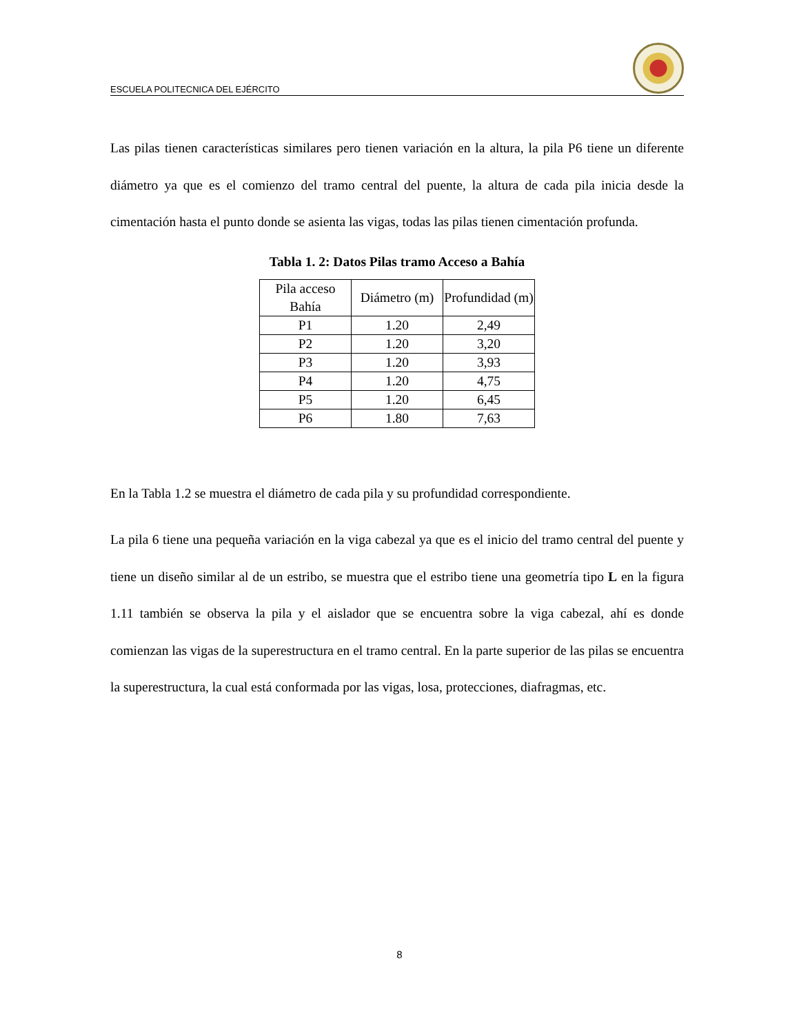ESCUELA POLITECNICA DEL EJÉRCITO
Las pilas tienen características similares pero tienen variación en la altura, la pila P6 tiene un diferente diámetro ya que es el comienzo del tramo central del puente, la altura de cada pila inicia desde la cimentación hasta el punto donde se asienta las vigas, todas las pilas tienen cimentación profunda.
Tabla 1. 2: Datos Pilas tramo Acceso a Bahía
| Pila acceso Bahía | Diámetro (m) | Profundidad (m) |
| --- | --- | --- |
| P1 | 1.20 | 2,49 |
| P2 | 1.20 | 3,20 |
| P3 | 1.20 | 3,93 |
| P4 | 1.20 | 4,75 |
| P5 | 1.20 | 6,45 |
| P6 | 1.80 | 7,63 |
En la Tabla 1.2 se muestra el diámetro de cada pila y su profundidad correspondiente.
La pila 6 tiene una pequeña variación en la viga cabezal ya que es el inicio del tramo central del puente y tiene un diseño similar al de un estribo, se muestra que el estribo tiene una geometría tipo L en la figura 1.11 también se observa la pila y el aislador que se encuentra sobre la viga cabezal, ahí es donde comienzan las vigas de la superestructura en el tramo central. En la parte superior de las pilas se encuentra la superestructura, la cual está conformada por las vigas, losa, protecciones, diafragmas, etc.
8